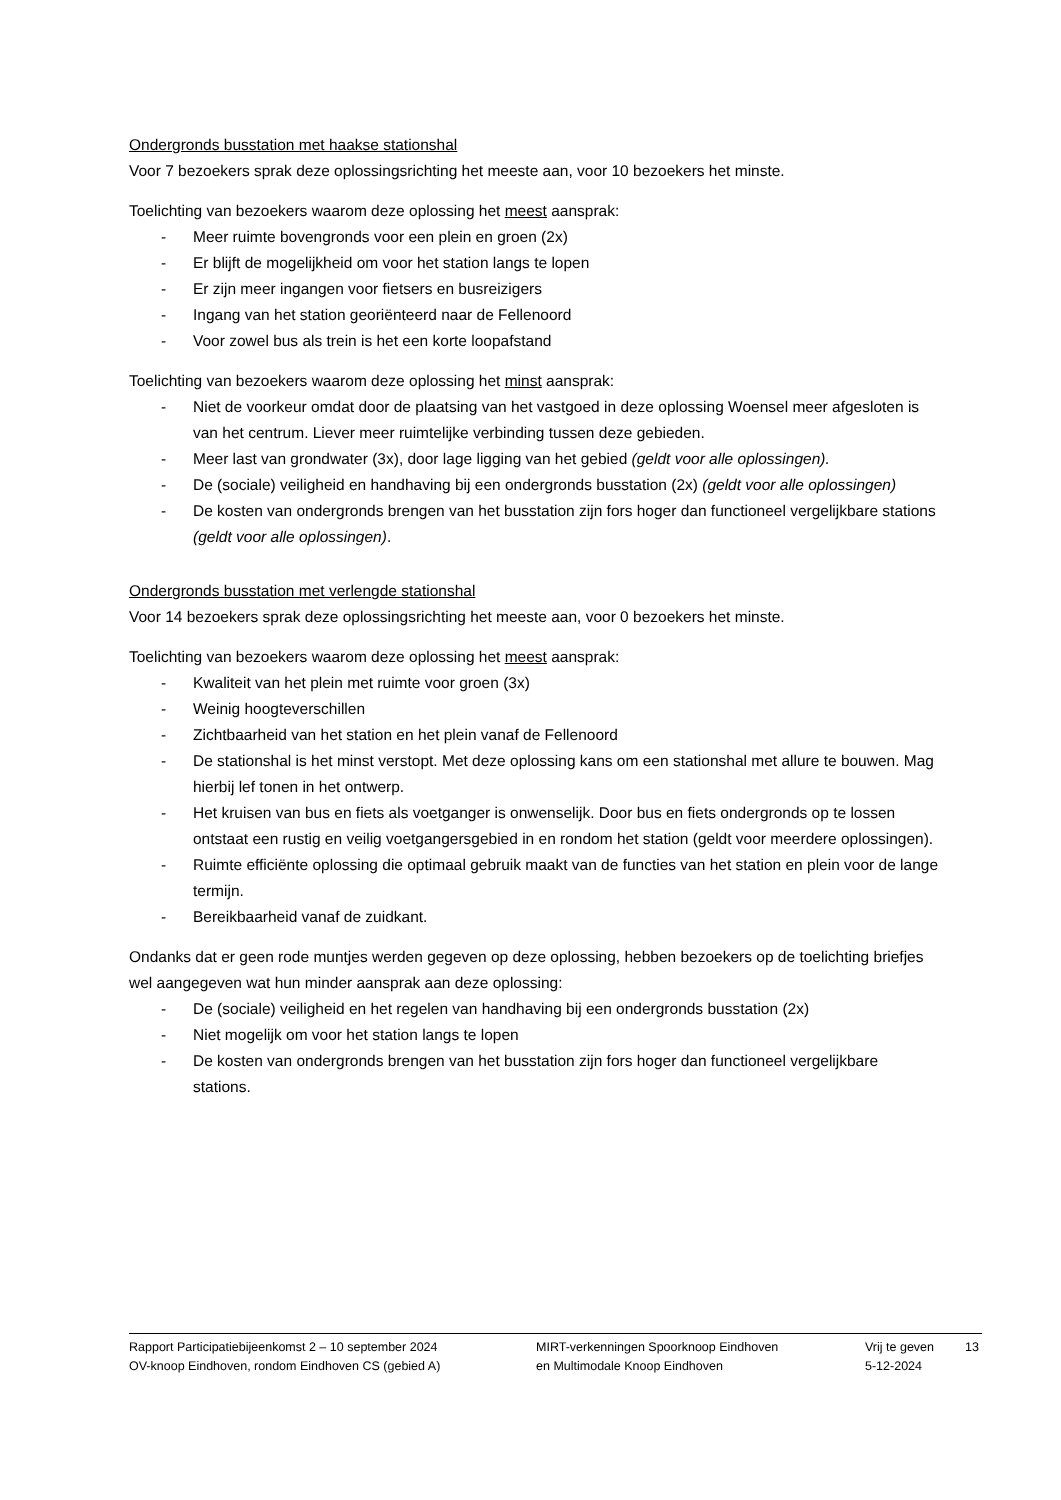Ondergronds busstation met haakse stationshal
Voor 7 bezoekers sprak deze oplossingsrichting het meeste aan, voor 10 bezoekers het minste.
Toelichting van bezoekers waarom deze oplossing het meest aansprak:
- Meer ruimte bovengronds voor een plein en groen (2x)
- Er blijft de mogelijkheid om voor het station langs te lopen
- Er zijn meer ingangen voor fietsers en busreizigers
- Ingang van het station georiënteerd naar de Fellenoord
- Voor zowel bus als trein is het een korte loopafstand
Toelichting van bezoekers waarom deze oplossing het minst aansprak:
- Niet de voorkeur omdat door de plaatsing van het vastgoed in deze oplossing Woensel meer afgesloten is van het centrum. Liever meer ruimtelijke verbinding tussen deze gebieden.
- Meer last van grondwater (3x), door lage ligging van het gebied (geldt voor alle oplossingen).
- De (sociale) veiligheid en handhaving bij een ondergronds busstation (2x) (geldt voor alle oplossingen)
- De kosten van ondergronds brengen van het busstation zijn fors hoger dan functioneel vergelijkbare stations (geldt voor alle oplossingen).
Ondergronds busstation met verlengde stationshal
Voor 14 bezoekers sprak deze oplossingsrichting het meeste aan, voor 0 bezoekers het minste.
Toelichting van bezoekers waarom deze oplossing het meest aansprak:
- Kwaliteit van het plein met ruimte voor groen (3x)
- Weinig hoogteverschillen
- Zichtbaarheid van het station en het plein vanaf de Fellenoord
- De stationshal is het minst verstopt. Met deze oplossing kans om een stationshal met allure te bouwen. Mag hierbij lef tonen in het ontwerp.
- Het kruisen van bus en fiets als voetganger is onwenselijk. Door bus en fiets ondergronds op te lossen ontstaat een rustig en veilig voetgangersgebied in en rondom het station (geldt voor meerdere oplossingen).
- Ruimte efficiënte oplossing die optimaal gebruik maakt van de functies van het station en plein voor de lange termijn.
- Bereikbaarheid vanaf de zuidkant.
Ondanks dat er geen rode muntjes werden gegeven op deze oplossing, hebben bezoekers op de toelichting briefjes wel aangegeven wat hun minder aansprak aan deze oplossing:
- De (sociale) veiligheid en het regelen van handhaving bij een ondergronds busstation (2x)
- Niet mogelijk om voor het station langs te lopen
- De kosten van ondergronds brengen van het busstation zijn fors hoger dan functioneel vergelijkbare stations.
Rapport Participatiebijeenkomst 2 – 10 september 2024
OV-knoop Eindhoven, rondom Eindhoven CS (gebied A)
MIRT-verkenningen Spoorknoop Eindhoven
en Multimodale Knoop Eindhoven
Vrij te geven
5-12-2024
13